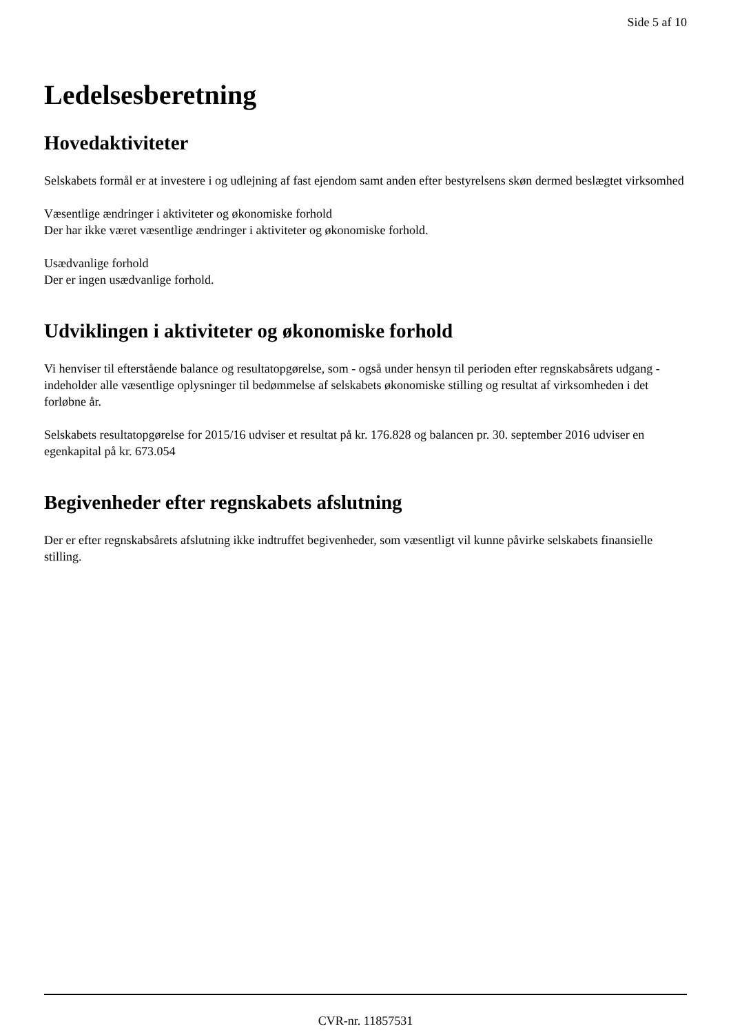Side 5 af 10
Ledelsesberetning
Hovedaktiviteter
Selskabets formål er at investere i og udlejning af fast ejendom samt anden efter bestyrelsens skøn dermed beslægtet virksomhed
Væsentlige ændringer i aktiviteter og økonomiske forhold
Der har ikke været væsentlige ændringer i aktiviteter og økonomiske forhold.
Usædvanlige forhold
Der er ingen usædvanlige forhold.
Udviklingen i aktiviteter og økonomiske forhold
Vi henviser til efterstående balance og resultatopgørelse, som - også under hensyn til perioden efter regnskabsårets udgang - indeholder alle væsentlige oplysninger til bedømmelse af selskabets økonomiske stilling og resultat af virksomheden i det forløbne år.
Selskabets resultatopgørelse for 2015/16 udviser et resultat på kr. 176.828 og balancen pr. 30. september 2016 udviser en egenkapital på kr. 673.054
Begivenheder efter regnskabets afslutning
Der er efter regnskabsårets afslutning ikke indtruffet begivenheder, som væsentligt vil kunne påvirke selskabets finansielle stilling.
CVR-nr. 11857531